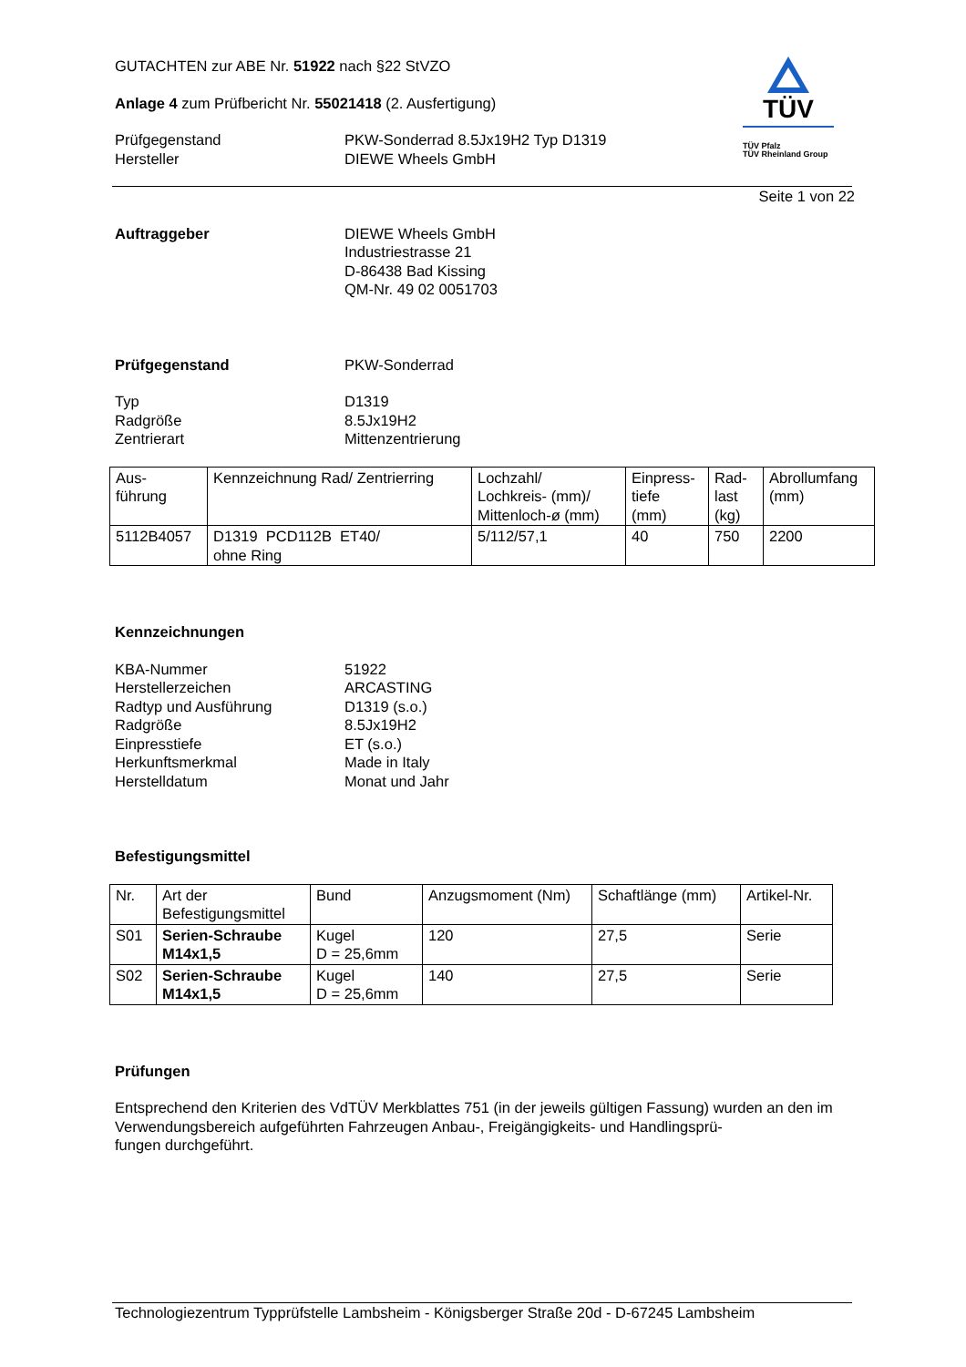TÜV
TÜV Pfalz
TÜV Rheinland Group
GUTACHTEN zur ABE Nr. 51922 nach §22 StVZO
Anlage 4 zum Prüfbericht Nr. 55021418 (2. Ausfertigung)
Prüfgegenstand
Hersteller
PKW-Sonderrad 8.5Jx19H2 Typ D1319
DIEWE Wheels GmbH
Seite 1 von 22
Auftraggeber DIEWE Wheels GmbH
Industriestrasse 21
D-86438 Bad Kissing
QM-Nr. 49 02 0051703
Prüfgegenstand PKW-Sonderrad
Typ
Radgröße
Zentrierart
D1319
8.5Jx19H2
Mittenzentrierung
| Aus- führung | Kennzeichnung Rad/ Zentrierring | Lochzahl/ Lochkreis- (mm)/ Mittenloch-ø (mm) | Einpress- tiefe (mm) | Rad- last (kg) | Abrollumfang (mm) |
| 5112B4057 | D1319 PCD112B ET40/ ohne Ring | 5/112/57,1 | 40 | 750 | 2200 |
Kennzeichnungen
KBA-Nummer
Herstellerzeichen
Radtyp und Ausführung
Radgröße
Einpresstiefe
Herkunftsmerkmal
Herstelldatum
51922
ARCASTING
D1319 (s.o.)
8.5Jx19H2
ET (s.o.)
Made in Italy
Monat und Jahr
Befestigungsmittel
| Nr. | Art der Befestigungsmittel | Bund | Anzugsmoment (Nm) | Schaftlänge (mm) | Artikel-Nr. |
| S01 | Serien-Schraube M14x1,5 | Kugel D = 25,6mm | 120 | 27,5 | Serie |
| S02 | Serien-Schraube M14x1,5 | Kugel D = 25,6mm | 140 | 27,5 | Serie |
Prüfungen
Entsprechend den Kriterien des VdTÜV Merkblattes 751 (in der jeweils gültigen Fassung) wurden an den im Verwendungsbereich aufgeführten Fahrzeugen Anbau-, Freigängigkeits- und Handlingsprü-
fungen durchgeführt.
Technologiezentrum Typprüfstelle Lambsheim - Königsberger Straße 20d - D-67245 Lambsheim